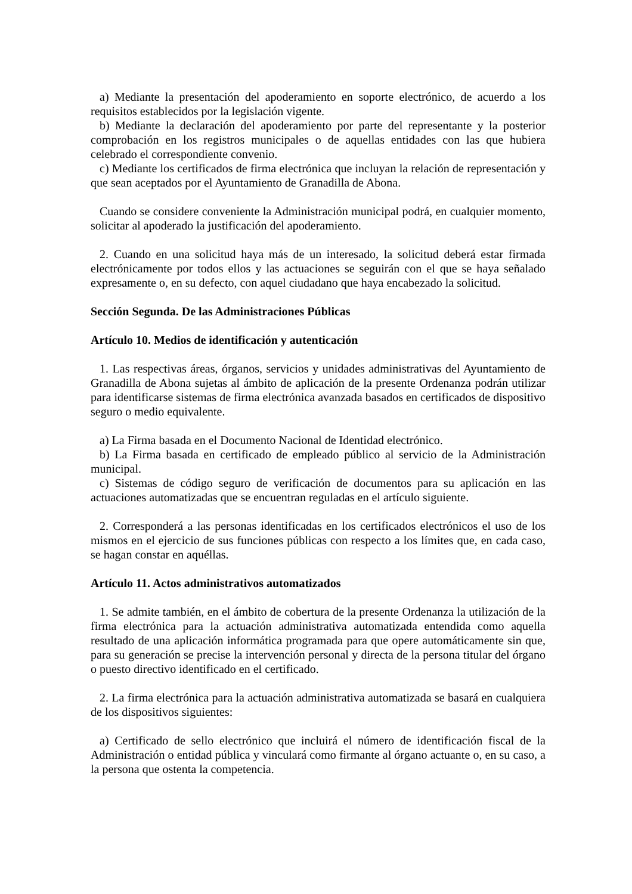a) Mediante la presentación del apoderamiento en soporte electrónico, de acuerdo a los requisitos establecidos por la legislación vigente.
b) Mediante la declaración del apoderamiento por parte del representante y la posterior comprobación en los registros municipales o de aquellas entidades con las que hubiera celebrado el correspondiente convenio.
c) Mediante los certificados de firma electrónica que incluyan la relación de representación y que sean aceptados por el Ayuntamiento de Granadilla de Abona.
Cuando se considere conveniente la Administración municipal podrá, en cualquier momento, solicitar al apoderado la justificación del apoderamiento.
2. Cuando en una solicitud haya más de un interesado, la solicitud deberá estar firmada electrónicamente por todos ellos y las actuaciones se seguirán con el que se haya señalado expresamente o, en su defecto, con aquel ciudadano que haya encabezado la solicitud.
Sección Segunda. De las Administraciones Públicas
Artículo 10. Medios de identificación y autenticación
1. Las respectivas áreas, órganos, servicios y unidades administrativas del Ayuntamiento de Granadilla de Abona sujetas al ámbito de aplicación de la presente Ordenanza podrán utilizar para identificarse sistemas de firma electrónica avanzada basados en certificados de dispositivo seguro o medio equivalente.
a) La Firma basada en el Documento Nacional de Identidad electrónico.
b) La Firma basada en certificado de empleado público al servicio de la Administración municipal.
c) Sistemas de código seguro de verificación de documentos para su aplicación en las actuaciones automatizadas que se encuentran reguladas en el artículo siguiente.
2. Corresponderá a las personas identificadas en los certificados electrónicos el uso de los mismos en el ejercicio de sus funciones públicas con respecto a los límites que, en cada caso, se hagan constar en aquéllas.
Artículo 11. Actos administrativos automatizados
1. Se admite también, en el ámbito de cobertura de la presente Ordenanza la utilización de la firma electrónica para la actuación administrativa automatizada entendida como aquella resultado de una aplicación informática programada para que opere automáticamente sin que, para su generación se precise la intervención personal y directa de la persona titular del órgano o puesto directivo identificado en el certificado.
2. La firma electrónica para la actuación administrativa automatizada se basará en cualquiera de los dispositivos siguientes:
a) Certificado de sello electrónico que incluirá el número de identificación fiscal de la Administración o entidad pública y vinculará como firmante al órgano actuante o, en su caso, a la persona que ostenta la competencia.